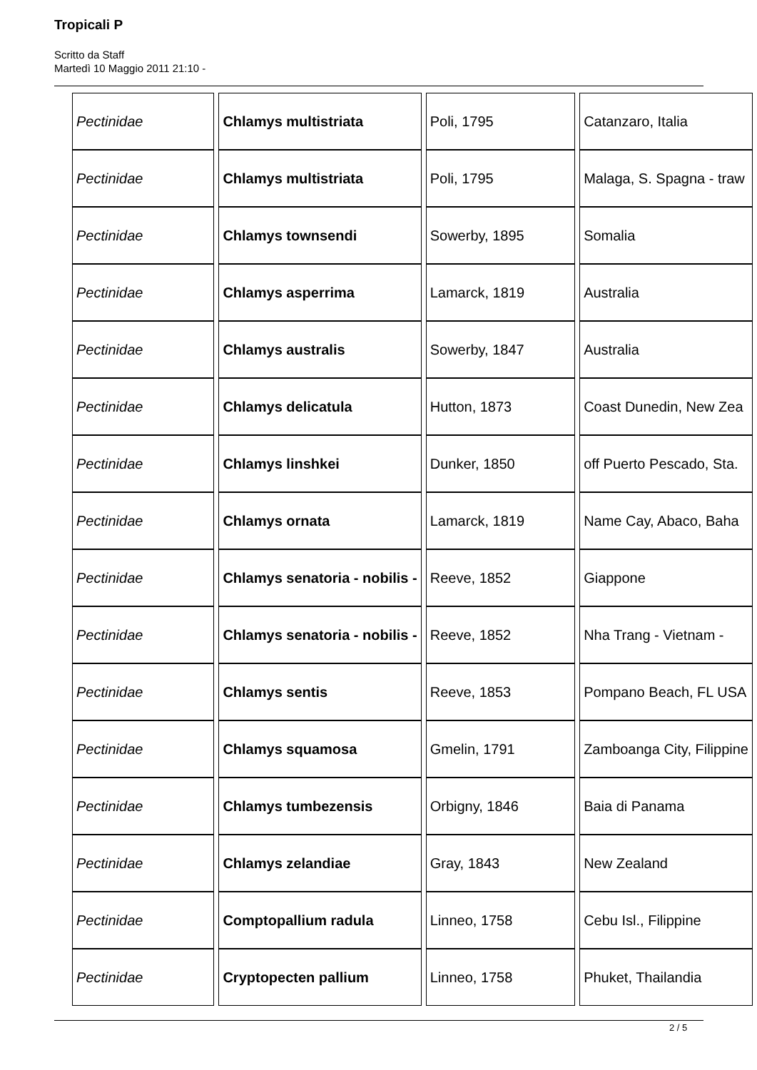Tropicali P
Scritto da Staff
Martedì 10 Maggio 2011 21:10 -
| Pectinidae | Chlamys multistriata | Poli, 1795 | Catanzaro, Italia |
| Pectinidae | Chlamys multistriata | Poli, 1795 | Malaga, S. Spagna - traw |
| Pectinidae | Chlamys townsendi | Sowerby, 1895 | Somalia |
| Pectinidae | Chlamys asperrima | Lamarck, 1819 | Australia |
| Pectinidae | Chlamys australis | Sowerby, 1847 | Australia |
| Pectinidae | Chlamys delicatula | Hutton, 1873 | Coast Dunedin, New Zea |
| Pectinidae | Chlamys linshkei | Dunker, 1850 | off Puerto Pescado, Sta. |
| Pectinidae | Chlamys ornata | Lamarck, 1819 | Name Cay, Abaco, Baha |
| Pectinidae | Chlamys senatoria - nobilis - | Reeve, 1852 | Giappone |
| Pectinidae | Chlamys senatoria - nobilis - | Reeve, 1852 | Nha Trang - Vietnam - |
| Pectinidae | Chlamys sentis | Reeve, 1853 | Pompano Beach, FL USA |
| Pectinidae | Chlamys squamosa | Gmelin, 1791 | Zamboanga City, Filippine |
| Pectinidae | Chlamys tumbezensis | Orbigny, 1846 | Baia di Panama |
| Pectinidae | Chlamys zelandiae | Gray, 1843 | New Zealand |
| Pectinidae | Comptopallium radula | Linneo, 1758 | Cebu Isl., Filippine |
| Pectinidae | Cryptopecten pallium | Linneo, 1758 | Phuket, Thailandia |
2 / 5